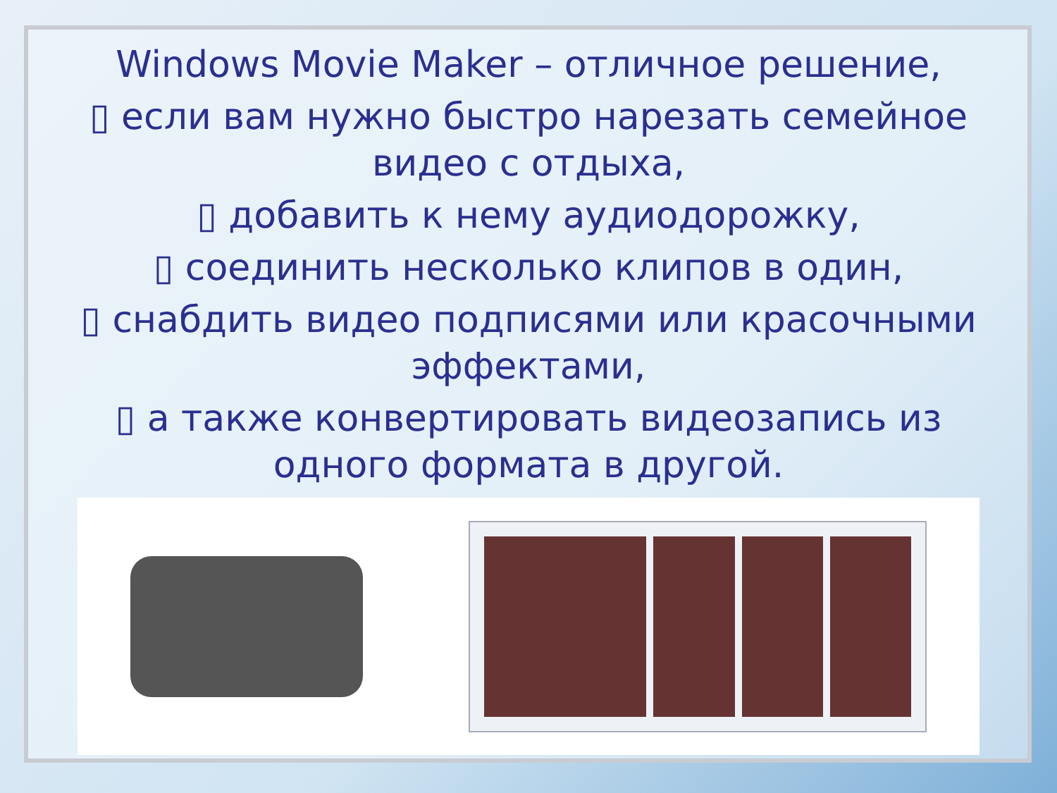Windows Movie Maker – отличное решение,
▯ если вам нужно быстро нарезать семейное видео с отдыха,
▯ добавить к нему аудиодорожку,
▯ соединить несколько клипов в один,
▯ снабдить видео подписями или красочными эффектами,
▯ а также конвертировать видеозапись из одного формата в другой.